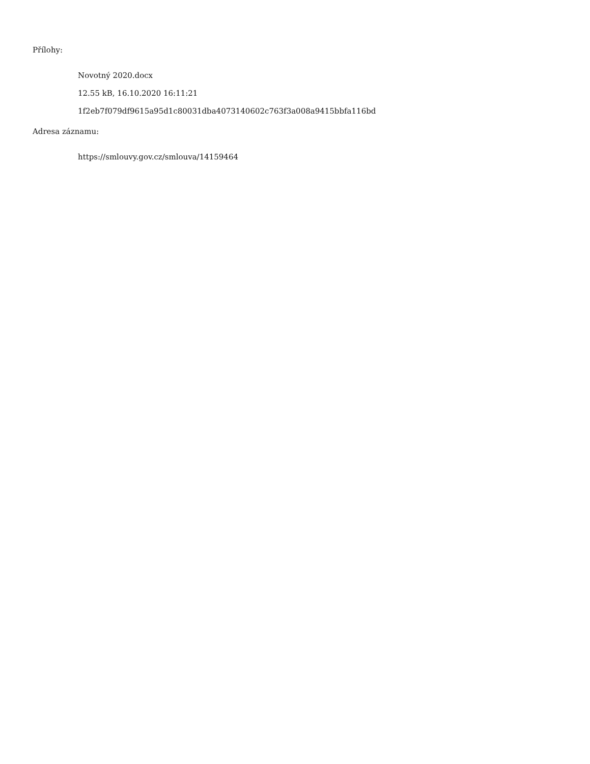Přílohy:
Novotný 2020.docx
12.55 kB, 16.10.2020 16:11:21
1f2eb7f079df9615a95d1c80031dba4073140602c763f3a008a9415bbfa116bd
Adresa záznamu:
https://smlouvy.gov.cz/smlouva/14159464